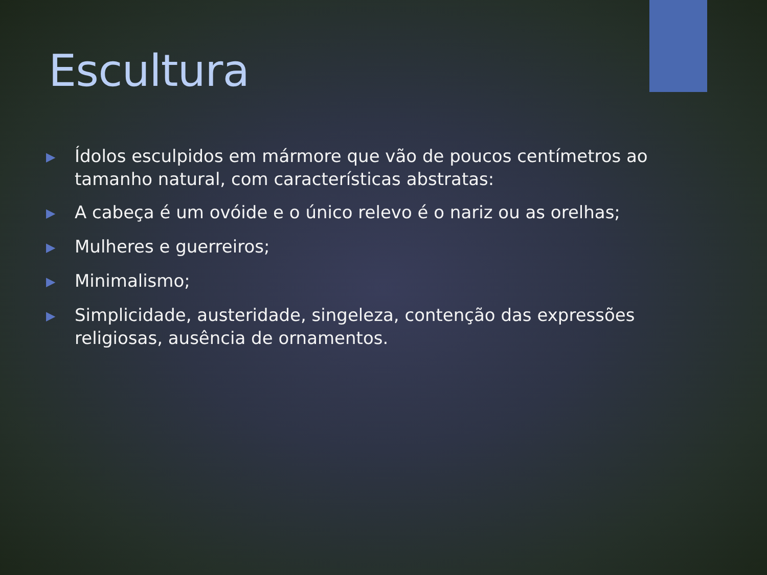Escultura
▶ Ídolos esculpidos em mármore que vão de poucos centímetros ao tamanho natural, com características abstratas:
▶ A cabeça é um ovóide e o único relevo é o nariz ou as orelhas;
▶ Mulheres e guerreiros;
▶ Minimalismo;
▶ Simplicidade, austeridade, singeleza, contenção das expressões religiosas, ausência de ornamentos.